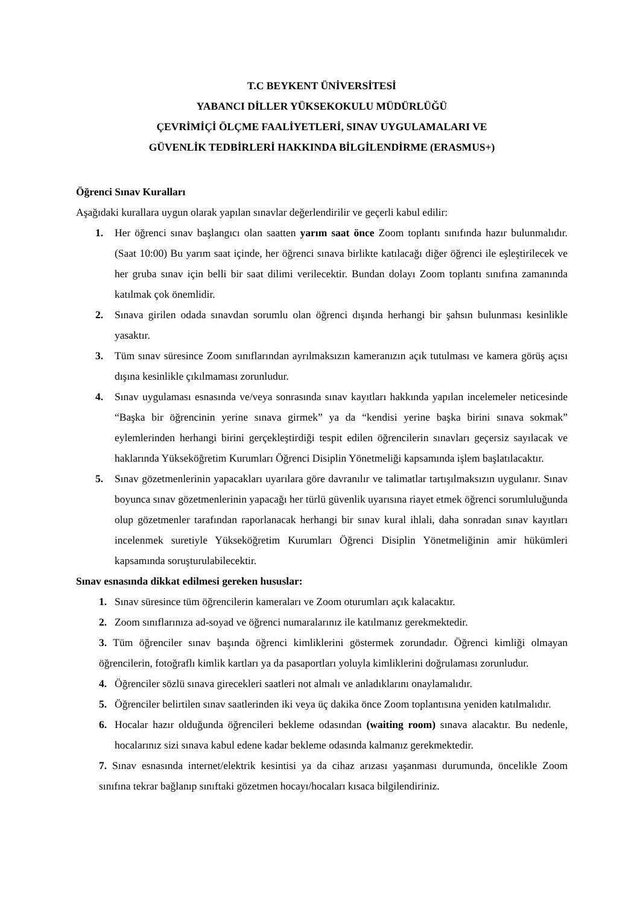T.C BEYKENT ÜNİVERSİTESİ
YABANCI DİLLER YÜKSEKOKULU MÜDÜRLÜĞÜ
ÇEVRİMİÇİ ÖLÇME FAALİYETLERİ, SINAV UYGULAMALARI VE
GÜVENLİK TEDBİRLERİ HAKKINDA BİLGİLENDİRME (ERASMUS+)
Öğrenci Sınav Kuralları
Aşağıdaki kurallara uygun olarak yapılan sınavlar değerlendirilir ve geçerli kabul edilir:
1. Her öğrenci sınav başlangıcı olan saatten yarım saat önce Zoom toplantı sınıfında hazır bulunmalıdır. (Saat 10:00) Bu yarım saat içinde, her öğrenci sınava birlikte katılacağı diğer öğrenci ile eşleştirilecek ve her gruba sınav için belli bir saat dilimi verilecektir. Bundan dolayı Zoom toplantı sınıfına zamanında katılmak çok önemlidir.
2. Sınava girilen odada sınavdan sorumlu olan öğrenci dışında herhangi bir şahsın bulunması kesinlikle yasaktır.
3. Tüm sınav süresince Zoom sınıflarından ayrılmaksızın kameranızın açık tutulması ve kamera görüş açısı dışına kesinlikle çıkılmaması zorunludur.
4. Sınav uygulaması esnasında ve/veya sonrasında sınav kayıtları hakkında yapılan incelemeler neticesinde “Başka bir öğrencinin yerine sınava girmek” ya da “kendisi yerine başka birini sınava sokmak” eylemlerinden herhangi birini gerçekleştirdiği tespit edilen öğrencilerin sınavları geçersiz sayılacak ve haklarında Yükseköğretim Kurumları Öğrenci Disiplin Yönetmeliği kapsamında işlem başlatılacaktır.
5. Sınav gözetmenlerinin yapacakları uyarılara göre davranılır ve talimatlar tartışılmaksızın uygulanır. Sınav boyunca sınav gözetmenlerinin yapacağı her türlü güvenlik uyarısına riayet etmek öğrenci sorumluluğunda olup gözetmenler tarafından raporlanacak herhangi bir sınav kural ihlali, daha sonradan sınav kayıtları incelenmek suretiyle Yükseköğretim Kurumları Öğrenci Disiplin Yönetmeliğinin amir hükümleri kapsamında soruşturulabilecektir.
Sınav esnasında dikkat edilmesi gereken hususlar:
1. Sınav süresince tüm öğrencilerin kameraları ve Zoom oturumları açık kalacaktır.
2. Zoom sınıflarınıza ad-soyad ve öğrenci numaralarınız ile katılmanız gerekmektedir.
3. Tüm öğrenciler sınav başında öğrenci kimliklerini göstermek zorundadır. Öğrenci kimliği olmayan öğrencilerin, fotoğraflı kimlik kartları ya da pasaportları yoluyla kimliklerini doğrulaması zorunludur.
4. Öğrenciler sözlü sınava girecekleri saatleri not almalı ve anladıklarını onaylamalıdır.
5. Öğrenciler belirtilen sınav saatlerinden iki veya üç dakika önce Zoom toplantısına yeniden katılmalıdır.
6. Hocalar hazır olduğunda öğrencileri bekleme odasından (waiting room) sınava alacaktır. Bu nedenle, hocalarınız sizi sınava kabul edene kadar bekleme odasında kalmanız gerekmektedir.
7. Sınav esnasında internet/elektrik kesintisi ya da cihaz arızası yaşanması durumunda, öncelikle Zoom sınıfına tekrar bağlanıp sınıftaki gözetmen hocayı/hocaları kısaca bilgilendiriniz.